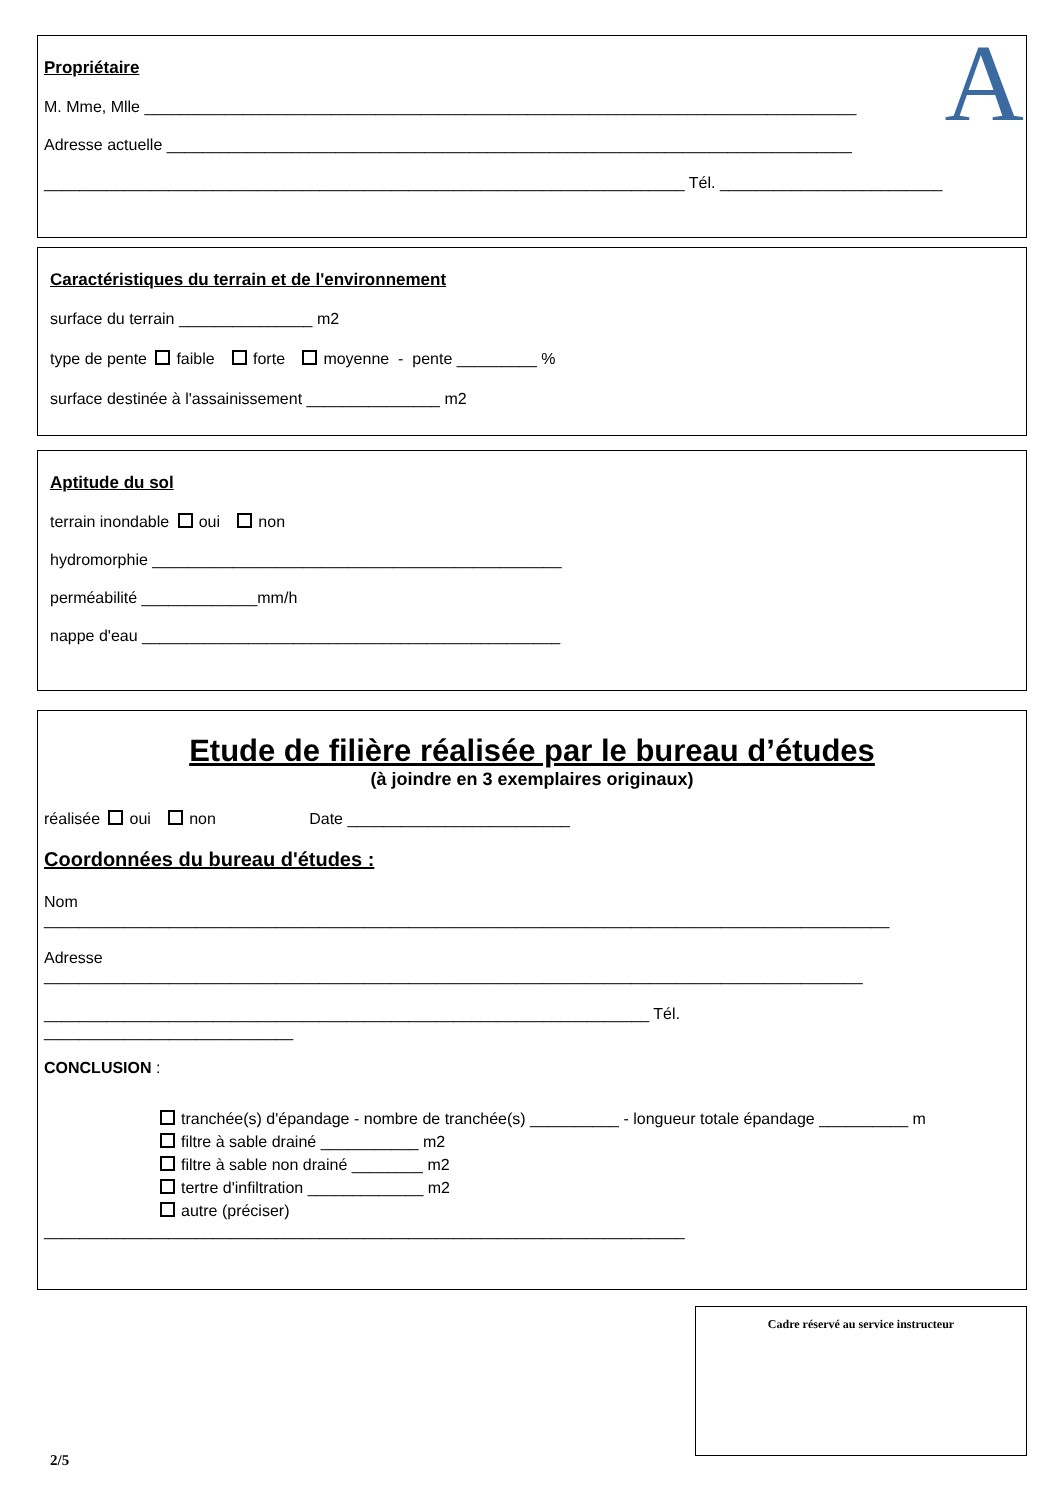A
Propriétaire
M. Mme, Mlle ________________________________________________________________________________
Adresse actuelle _____________________________________________________________________________
________________________________________________________________________ Tél. _________________________
Caractéristiques du terrain et de l'environnement
surface du terrain _______________ m2
type de pente faible forte moyenne - pente _________ %
surface destinée à l'assainissement _______________ m2
Aptitude du sol
terrain inondable oui non
hydromorphie ______________________________________________
perméabilité _____________mm/h
nappe d'eau _______________________________________________
Etude de filière réalisée par le bureau d’études
(à joindre en 3 exemplaires originaux)
réalisée oui non Date _________________________
Coordonnées du bureau d'études :
Nom
_______________________________________________________________________________________________
Adresse
____________________________________________________________________________________________
____________________________________________________________________ Tél.
____________________________
CONCLUSION :
tranchée(s) d'épandage - nombre de tranchée(s) __________ - longueur totale épandage __________ m
filtre à sable drainé ___________ m2
filtre à sable non drainé ________ m2
tertre d'infiltration _____________ m2
autre (préciser)
________________________________________________________________________
Cadre réservé au service instructeur
2/5